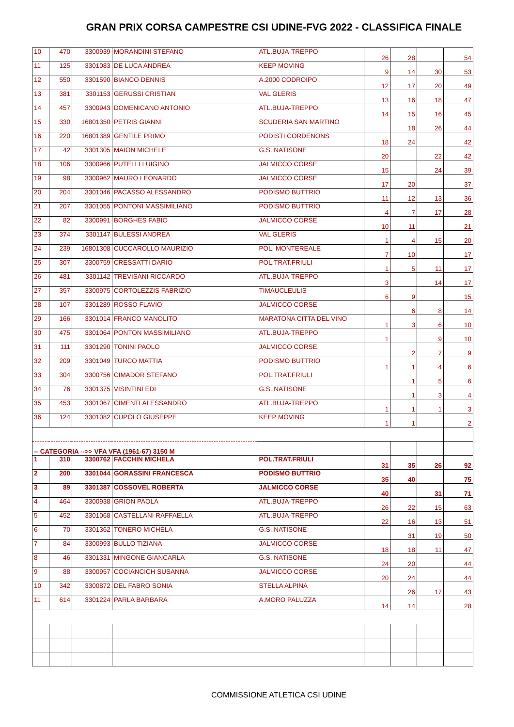GRAN PRIX CORSA CAMPESTRE CSI UDINE-FVG 2022 - CLASSIFICA FINALE
| 10 | 470 | 3300939 | MORANDINI STEFANO | ATL.BUJA-TREPPO | 26 | 28 | | 54 |
| 11 | 125 | 3301083 | DE LUCA ANDREA | KEEP MOVING | 9 | 14 | 30 | 53 |
| 12 | 550 | 3301590 | BIANCO DENNIS | A.2000 CODROIPO | 12 | 17 | 20 | 49 |
| 13 | 381 | 3301153 | GERUSSI CRISTIAN | VAL GLERIS | 13 | 16 | 18 | 47 |
| 14 | 457 | 3300943 | DOMENICANO ANTONIO | ATL.BUJA-TREPPO | 14 | 15 | 16 | 45 |
| 15 | 330 | 16801350 | PETRIS GIANNI | SCUDERIA SAN MARTINO | | 18 | 26 | 44 |
| 16 | 220 | 16801389 | GENTILE PRIMO | PODISTI CORDENONS | 18 | 24 | | 42 |
| 17 | 42 | 3301305 | MAION MICHELE | G.S. NATISONE | 20 | | 22 | 42 |
| 18 | 106 | 3300966 | PUTELLI LUIGINO | JALMICCO CORSE | 15 | | 24 | 39 |
| 19 | 98 | 3300962 | MAURO LEONARDO | JALMICCO CORSE | 17 | 20 | | 37 |
| 20 | 204 | 3301046 | PACASSO ALESSANDRO | PODISMO BUTTRIO | 11 | 12 | 13 | 36 |
| 21 | 207 | 3301055 | PONTONI MASSIMILIANO | PODISMO BUTTRIO | 4 | 7 | 17 | 28 |
| 22 | 82 | 3300991 | BORGHES FABIO | JALMICCO CORSE | 10 | 11 | | 21 |
| 23 | 374 | 3301147 | BULESSI ANDREA | VAL GLERIS | 1 | 4 | 15 | 20 |
| 24 | 239 | 16801308 | CUCCAROLLO MAURIZIO | POL. MONTEREALE | 7 | 10 | | 17 |
| 25 | 307 | 3300759 | CRESSATTI DARIO | POL.TRAT.FRIULI | 1 | 5 | 11 | 17 |
| 26 | 481 | 3301142 | TREVISANI RICCARDO | ATL.BUJA-TREPPO | 3 | | 14 | 17 |
| 27 | 357 | 3300975 | CORTOLEZZIS FABRIZIO | TIMAUCLEULIS | 6 | 9 | | 15 |
| 28 | 107 | 3301289 | ROSSO FLAVIO | JALMICCO CORSE | | 6 | 8 | 14 |
| 29 | 166 | 3301014 | FRANCO MANOLITO | MARATONA CITTA DEL VINO | 1 | 3 | 6 | 10 |
| 30 | 475 | 3301064 | PONTON MASSIMILIANO | ATL.BUJA-TREPPO | 1 | | 9 | 10 |
| 31 | 111 | 3301290 | TONINI PAOLO | JALMICCO CORSE | | 2 | 7 | 9 |
| 32 | 209 | 3301049 | TURCO MATTIA | PODISMO BUTTRIO | 1 | 1 | 4 | 6 |
| 33 | 304 | 3300756 | CIMADOR STEFANO | POL.TRAT.FRIULI | | 1 | 5 | 6 |
| 34 | 76 | 3301375 | VISINTINI EDI | G.S. NATISONE | | 1 | 3 | 4 |
| 35 | 453 | 3301067 | CIMENTI ALESSANDRO | ATL.BUJA-TREPPO | 1 | 1 | 1 | 3 |
| 36 | 124 | 3301082 | CUPOLO GIUSEPPE | KEEP MOVING | 1 | 1 | | 2 |
| -- CATEGORIA -->> VFA VFA (1961-67) 3150 M | | | | | | | | |
| 1 | 310 | 3300762 | FACCHIN MICHELA | POL.TRAT.FRIULI | 31 | 35 | 26 | 92 |
| 2 | 200 | 3301044 | GORASSINI FRANCESCA | PODISMO BUTTRIO | 35 | 40 | | 75 |
| 3 | 89 | 3301387 | COSSOVEL ROBERTA | JALMICCO CORSE | 40 | | 31 | 71 |
| 4 | 464 | 3300938 | GRION PAOLA | ATL.BUJA-TREPPO | 26 | 22 | 15 | 63 |
| 5 | 452 | 3301068 | CASTELLANI RAFFAELLA | ATL.BUJA-TREPPO | 22 | 16 | 13 | 51 |
| 6 | 70 | 3301362 | TONERO MICHELA | G.S. NATISONE | | 31 | 19 | 50 |
| 7 | 84 | 3300993 | BULLO TIZIANA | JALMICCO CORSE | 18 | 18 | 11 | 47 |
| 8 | 46 | 3301331 | MINGONE GIANCARLA | G.S. NATISONE | 24 | 20 | | 44 |
| 9 | 88 | 3300957 | COCIANCICH SUSANNA | JALMICCO CORSE | 20 | 24 | | 44 |
| 10 | 342 | 3300872 | DEL FABRO SONIA | STELLA ALPINA | | 26 | 17 | 43 |
| 11 | 614 | 3301224 | PARLA BARBARA | A.MORO PALUZZA | 14 | 14 | | 28 |
COMMISSIONE ATLETICA CSI UDINE